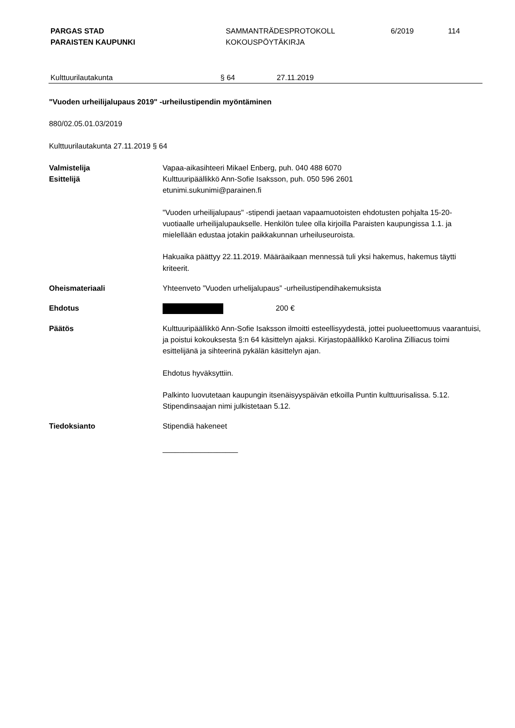PARGAS STAD
PARAISTEN KAUPUNKI
SAMMANTRÄDESPROTOKOLL
KOKOUSPÖYTÄKIRJA
6/2019 114
Kulttuurilautakunta § 64 27.11.2019
"Vuoden urheilijalupaus 2019" -urheilustipendin myöntäminen
880/02.05.01.03/2019
Kulttuurilautakunta 27.11.2019 § 64
Valmistelija
Esittelijä
Vapaa-aikasihteeri Mikael Enberg, puh. 040 488 6070
Kulttuuripäällikkö Ann-Sofie Isaksson, puh. 050 596 2601
etunimi.sukunimi@parainen.fi
"Vuoden urheilijalupaus" -stipendi jaetaan vapaamuotoisten ehdotusten pohjalta 15-20-vuotiaalle urheilijalupaukselle. Henkilön tulee olla kirjoilla Paraisten kaupungissa 1.1. ja mielellään edustaa jotakin paikkakunnan urheiluseuroista.
Hakuaika päättyy 22.11.2019. Määräaikaan mennessä tuli yksi hakemus, hakemus täytti kriteerit.
Oheismateriaali Yhteenveto ”Vuoden urhelijalupaus” -urheilustipendihakemuksista
Ehdotus 200 €
Päätös Kulttuuripäällikkö Ann-Sofie Isaksson ilmoitti esteellisyydestä, jottei puolueettomuus vaarantuisi, ja poistui kokouksesta §:n 64 käsittelyn ajaksi. Kirjastopäällikkö Karolina Zilliacus toimi esittelijänä ja sihteerinä pykälän käsittelyn ajan.
Ehdotus hyväksyttiin.
Palkinto luovutetaan kaupungin itsenäisyyspäivän etkoilla Puntin kulttuurisalissa. 5.12. Stipendinsaajan nimi julkistetaan 5.12.
Tiedoksianto Stipendiä hakeneet
__________________